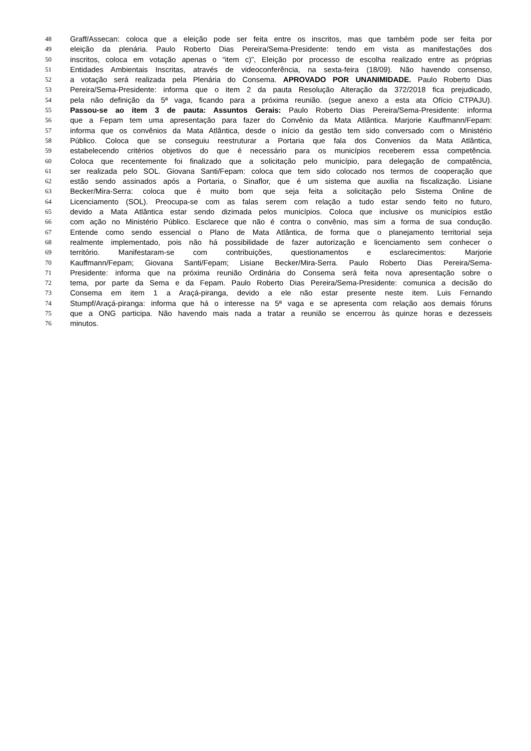48 Graff/Assecan: coloca que a eleição pode ser feita entre os inscritos, mas que também pode ser feita por
49 eleição da plenária. Paulo Roberto Dias Pereira/Sema-Presidente: tendo em vista as manifestações dos
50 inscritos, coloca em votação apenas o “item c)”, Eleição por processo de escolha realizado entre as próprias
51 Entidades Ambientais Inscritas, através de videoconferência, na sexta-feira (18/09). Não havendo consenso,
52 a votação será realizada pela Plenária do Consema. APROVADO POR UNANIMIDADE. Paulo Roberto Dias
53 Pereira/Sema-Presidente: informa que o item 2 da pauta Resolução Alteração da 372/2018 fica prejudicado,
54 pela não definição da 5ª vaga, ficando para a próxima reunião. (segue anexo a esta ata Ofício CTPAJU).
55 Passou-se ao item 3 de pauta: Assuntos Gerais: Paulo Roberto Dias Pereira/Sema-Presidente: informa
56 que a Fepam tem uma apresentação para fazer do Convênio da Mata Atlântica. Marjorie Kauffmann/Fepam:
57 informa que os convênios da Mata Atlântica, desde o início da gestão tem sido conversado com o Ministério
58 Público. Coloca que se conseguiu reestruturar a Portaria que fala dos Convenios da Mata Atlântica,
59 estabelecendo critérios objetivos do que é necessário para os municípios receberem essa competência.
60 Coloca que recentemente foi finalizado que a solicitação pelo município, para delegação de compatência,
61 ser realizada pelo SOL. Giovana Santi/Fepam: coloca que tem sido colocado nos termos de cooperação que
62 estão sendo assinados após a Portaria, o Sinaflor, que é um sistema que auxilia na fiscalização. Lisiane
63 Becker/Mira-Serra: coloca que é muito bom que seja feita a solicitação pelo Sistema Online de
64 Licenciamento (SOL). Preocupa-se com as falas serem com relação a tudo estar sendo feito no futuro,
65 devido a Mata Atlântica estar sendo dizimada pelos municípios. Coloca que inclusive os municípios estão
66 com ação no Ministério Público. Esclarece que não é contra o convênio, mas sim a forma de sua condução.
67 Entende como sendo essencial o Plano de Mata Atlântica, de forma que o planejamento territorial seja
68 realmente implementado, pois não há possibilidade de fazer autorização e licenciamento sem conhecer o
69 território. Manifestaram-se com contribuições, questionamentos e esclarecimentos: Marjorie
70 Kauffmann/Fepam; Giovana Santi/Fepam; Lisiane Becker/Mira-Serra. Paulo Roberto Dias Pereira/Sema-
71 Presidente: informa que na próxima reunião Ordinária do Consema será feita nova apresentação sobre o
72 tema, por parte da Sema e da Fepam. Paulo Roberto Dias Pereira/Sema-Presidente: comunica a decisão do
73 Consema em item 1 a Araçá-piranga, devido a ele não estar presente neste item. Luis Fernando
74 Stumpf/Araçá-piranga: informa que há o interesse na 5ª vaga e se apresenta com relação aos demais fóruns
75 que a ONG participa. Não havendo mais nada a tratar a reunião se encerrou às quinze horas e dezesseis
76 minutos.